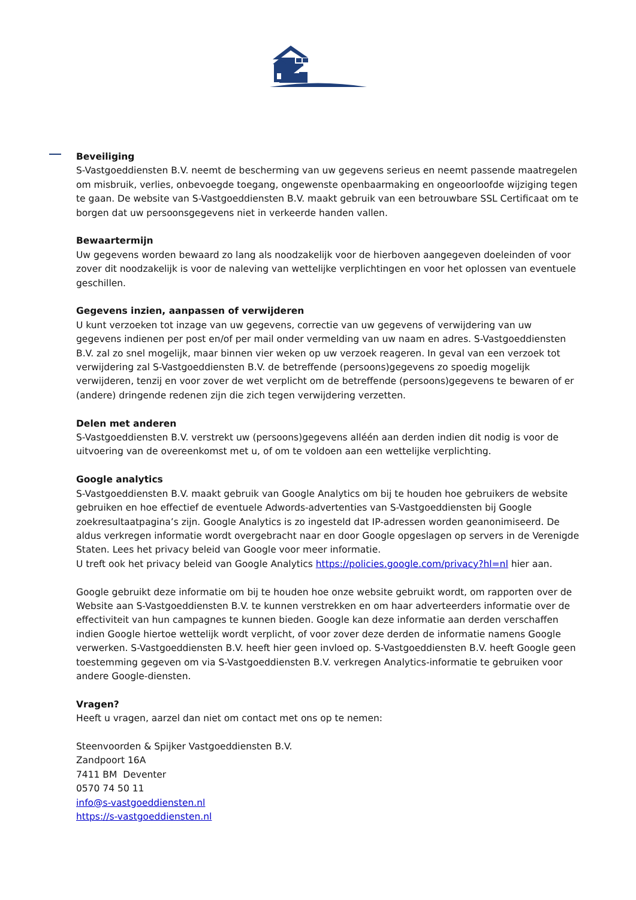Beveiliging
S-Vastgoeddiensten B.V. neemt de bescherming van uw gegevens serieus en neemt passende maatregelen om misbruik, verlies, onbevoegde toegang, ongewenste openbaarmaking en ongeoorloofde wijziging tegen te gaan. De website van S-Vastgoeddiensten B.V. maakt gebruik van een betrouwbare SSL Certificaat om te borgen dat uw persoonsgegevens niet in verkeerde handen vallen.
Bewaartermijn
Uw gegevens worden bewaard zo lang als noodzakelijk voor de hierboven aangegeven doeleinden of voor zover dit noodzakelijk is voor de naleving van wettelijke verplichtingen en voor het oplossen van eventuele geschillen.
Gegevens inzien, aanpassen of verwijderen
U kunt verzoeken tot inzage van uw gegevens, correctie van uw gegevens of verwijdering van uw gegevens indienen per post en/of per mail onder vermelding van uw naam en adres. S-Vastgoeddiensten B.V. zal zo snel mogelijk, maar binnen vier weken op uw verzoek reageren. In geval van een verzoek tot verwijdering zal S-Vastgoeddiensten B.V. de betreffende (persoons)gegevens zo spoedig mogelijk verwijderen, tenzij en voor zover de wet verplicht om de betreffende (persoons)gegevens te bewaren of er (andere) dringende redenen zijn die zich tegen verwijdering verzetten.
Delen met anderen
S-Vastgoeddiensten B.V. verstrekt uw (persoons)gegevens alléén aan derden indien dit nodig is voor de uitvoering van de overeenkomst met u, of om te voldoen aan een wettelijke verplichting.
Google analytics
S-Vastgoeddiensten B.V. maakt gebruik van Google Analytics om bij te houden hoe gebruikers de website gebruiken en hoe effectief de eventuele Adwords-advertenties van S-Vastgoeddiensten bij Google zoekresultaatpagina’s zijn. Google Analytics is zo ingesteld dat IP-adressen worden geanonimiseerd. De aldus verkregen informatie wordt overgebracht naar en door Google opgeslagen op servers in de Verenigde Staten. Lees het privacy beleid van Google voor meer informatie.
U treft ook het privacy beleid van Google Analytics https://policies.google.com/privacy?hl=nl hier aan.
Google gebruikt deze informatie om bij te houden hoe onze website gebruikt wordt, om rapporten over de Website aan S-Vastgoeddiensten B.V. te kunnen verstrekken en om haar adverteerders informatie over de effectiviteit van hun campagnes te kunnen bieden. Google kan deze informatie aan derden verschaffen indien Google hiertoe wettelijk wordt verplicht, of voor zover deze derden de informatie namens Google verwerken. S-Vastgoeddiensten B.V. heeft hier geen invloed op. S-Vastgoeddiensten B.V. heeft Google geen toestemming gegeven om via S-Vastgoeddiensten B.V. verkregen Analytics-informatie te gebruiken voor andere Google-diensten.
Vragen?
Heeft u vragen, aarzel dan niet om contact met ons op te nemen:
Steenvoorden & Spijker Vastgoeddiensten B.V.
Zandpoort 16A
7411 BM Deventer
0570 74 50 11
info@s-vastgoeddiensten.nl
https://s-vastgoeddiensten.nl